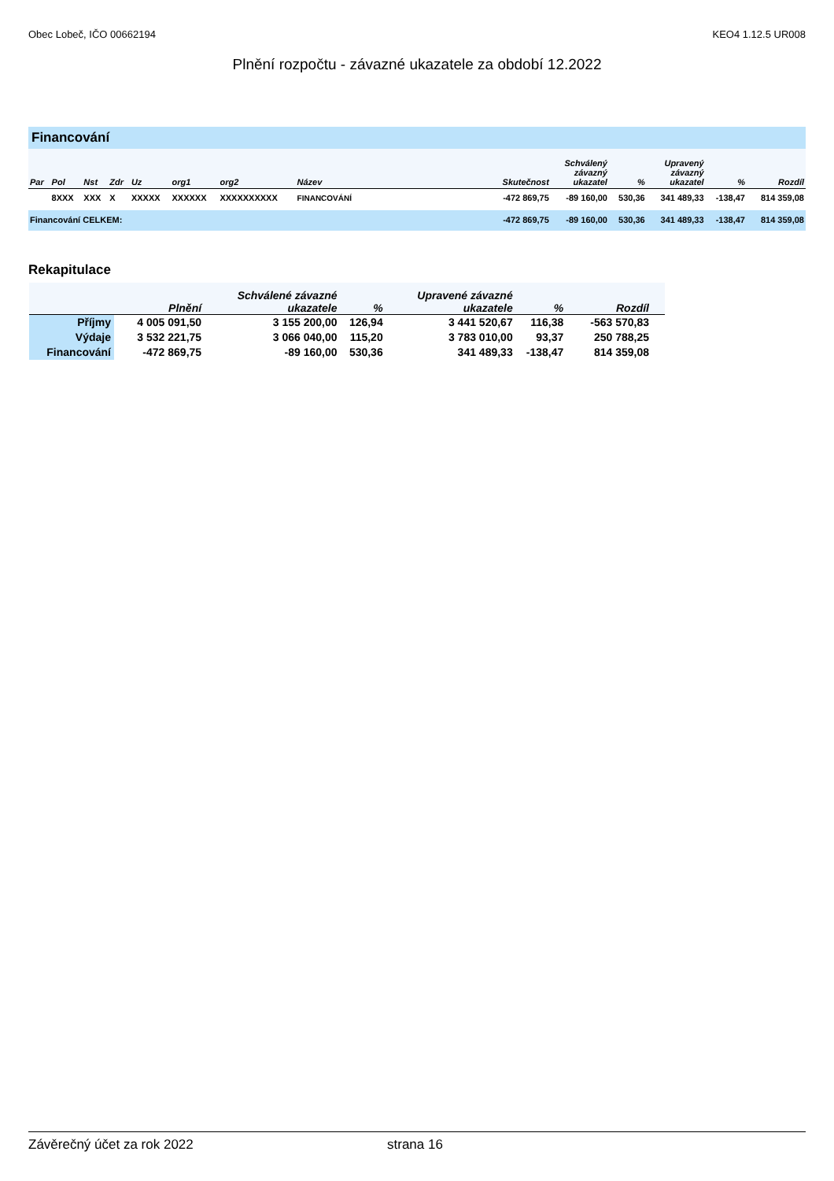Obec Lobeč, IČO 00662194 KEO4 1.12.5 UR008
Plnění rozpočtu - závazné ukazatele za období 12.2022
Financování
| Par | Pol | Nst | Zdr | Uz | org1 | org2 | Název | Skutečnost | Schválený závazný ukazatel | % | Upravený závazný ukazatel | % | Rozdíl |
| --- | --- | --- | --- | --- | --- | --- | --- | --- | --- | --- | --- | --- | --- |
| | 8XXX | XXX | X | XXXXX | XXXXXX | XXXXXXXXXX | FINANCOVÁNÍ | -472 869,75 | -89 160,00 | 530,36 | 341 489,33 | -138,47 | 814 359,08 |
| Financování CELKEM: | | | | | | | | -472 869,75 | -89 160,00 | 530,36 | 341 489,33 | -138,47 | 814 359,08 |
Rekapitulace
| | Plnění | Schválené závazné ukazatele | % | Upravené závazné ukazatele | % | Rozdíl |
| --- | --- | --- | --- | --- | --- | --- |
| Příjmy | 4 005 091,50 | 3 155 200,00 | 126,94 | 3 441 520,67 | 116,38 | -563 570,83 |
| Výdaje | 3 532 221,75 | 3 066 040,00 | 115,20 | 3 783 010,00 | 93,37 | 250 788,25 |
| Financování | -472 869,75 | -89 160,00 | 530,36 | 341 489,33 | -138,47 | 814 359,08 |
Závěrečný účet za rok 2022 strana 16